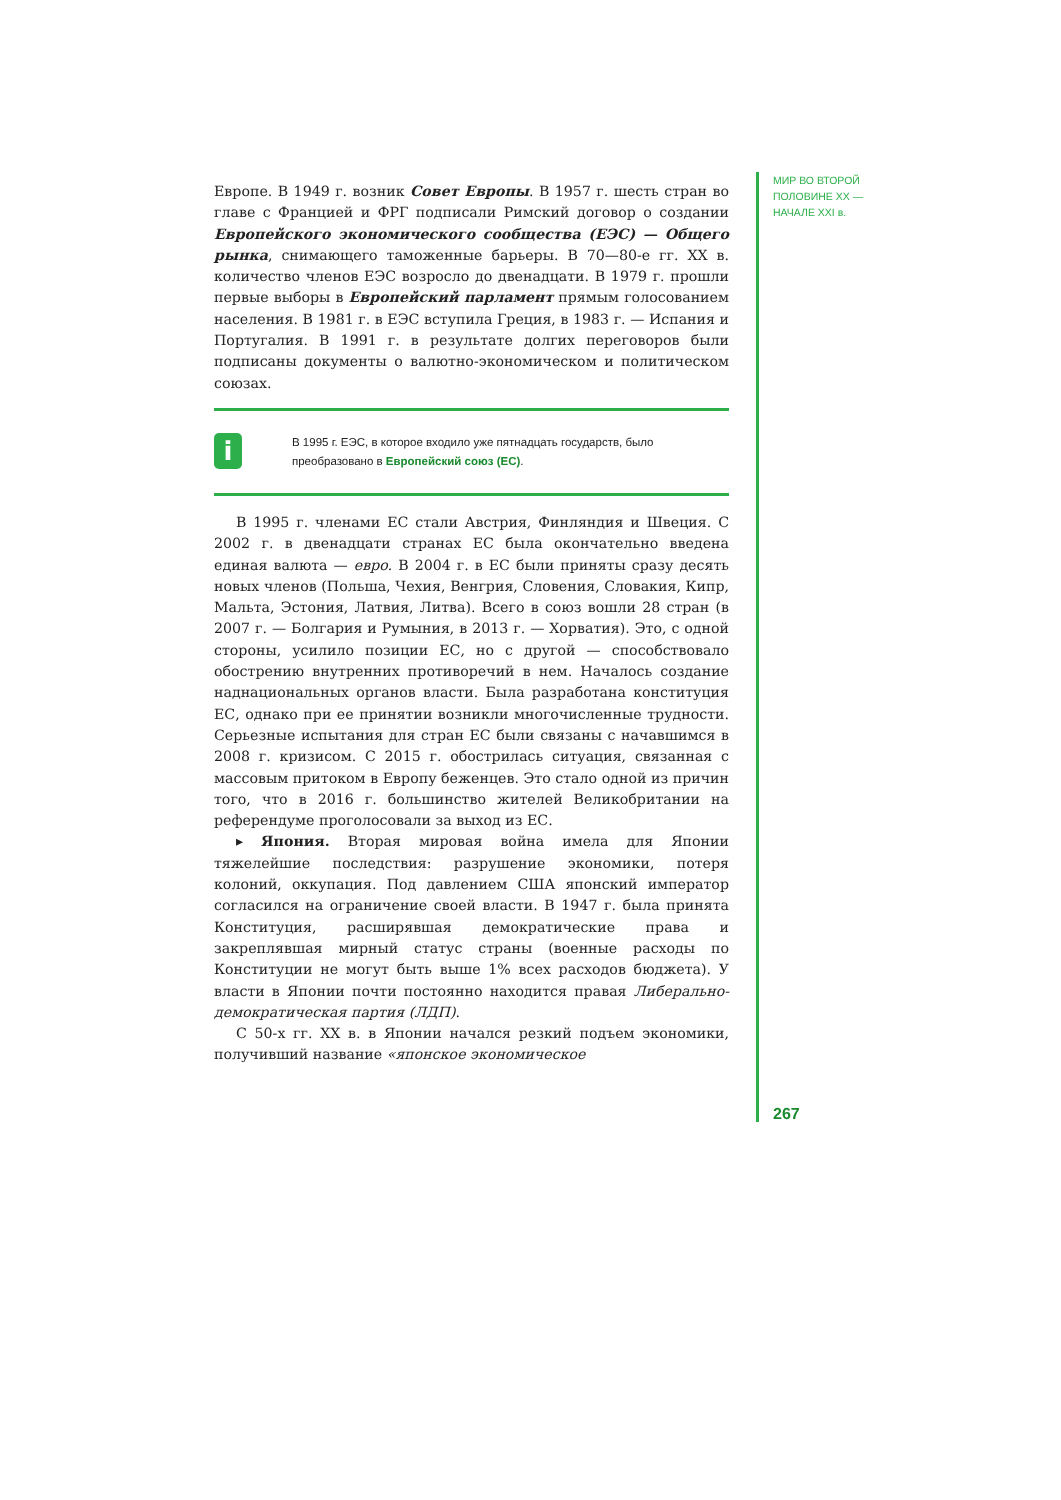Европе. В 1949 г. возник Совет Европы. В 1957 г. шесть стран во главе с Францией и ФРГ подписали Римский договор о создании Европейского экономического сообщества (ЕЭС) — Общего рынка, снимающего таможенные барьеры. В 70—80-е гг. XX в. количество членов ЕЭС возросло до двенадцати. В 1979 г. прошли первые выборы в Европейский парламент прямым голосованием населения. В 1981 г. в ЕЭС вступила Греция, в 1983 г. — Испания и Португалия. В 1991 г. в результате долгих переговоров были подписаны документы о валютно-экономическом и политическом союзах.
i
В 1995 г. ЕЭС, в которое входило уже пятнадцать государств, было преобразовано в Европейский союз (ЕС).
В 1995 г. членами ЕС стали Австрия, Финляндия и Швеция. С 2002 г. в двенадцати странах ЕС была окончательно введена единая валюта — евро. В 2004 г. в ЕС были приняты сразу десять новых членов (Польша, Чехия, Венгрия, Словения, Словакия, Кипр, Мальта, Эстония, Латвия, Литва). Всего в союз вошли 28 стран (в 2007 г. — Болгария и Румыния, в 2013 г. — Хорватия). Это, с одной стороны, усилило позиции ЕС, но с другой — способствовало обострению внутренних противоречий в нем. Началось создание наднациональных органов власти. Была разработана конституция ЕС, однако при ее принятии возникли многочисленные трудности. Серьезные испытания для стран ЕС были связаны с начавшимся в 2008 г. кризисом. С 2015 г. обострилась ситуация, связанная с массовым притоком в Европу беженцев. Это стало одной из причин того, что в 2016 г. большинство жителей Великобритании на референдуме проголосовали за выход из ЕС.
▸ Япония. Вторая мировая война имела для Японии тяжелейшие последствия: разрушение экономики, потеря колоний, оккупация. Под давлением США японский император согласился на ограничение своей власти. В 1947 г. была принята Конституция, расширявшая демократические права и закреплявшая мирный статус страны (военные расходы по Конституции не могут быть выше 1% всех расходов бюджета). У власти в Японии почти постоянно находится правая Либерально-демократическая партия (ЛДП).
С 50-х гг. XX в. в Японии начался резкий подъем экономики, получивший название «японское экономическое
МИР ВО ВТОРОЙ
ПОЛОВИНЕ XX —
НАЧАЛЕ XXI в.
267